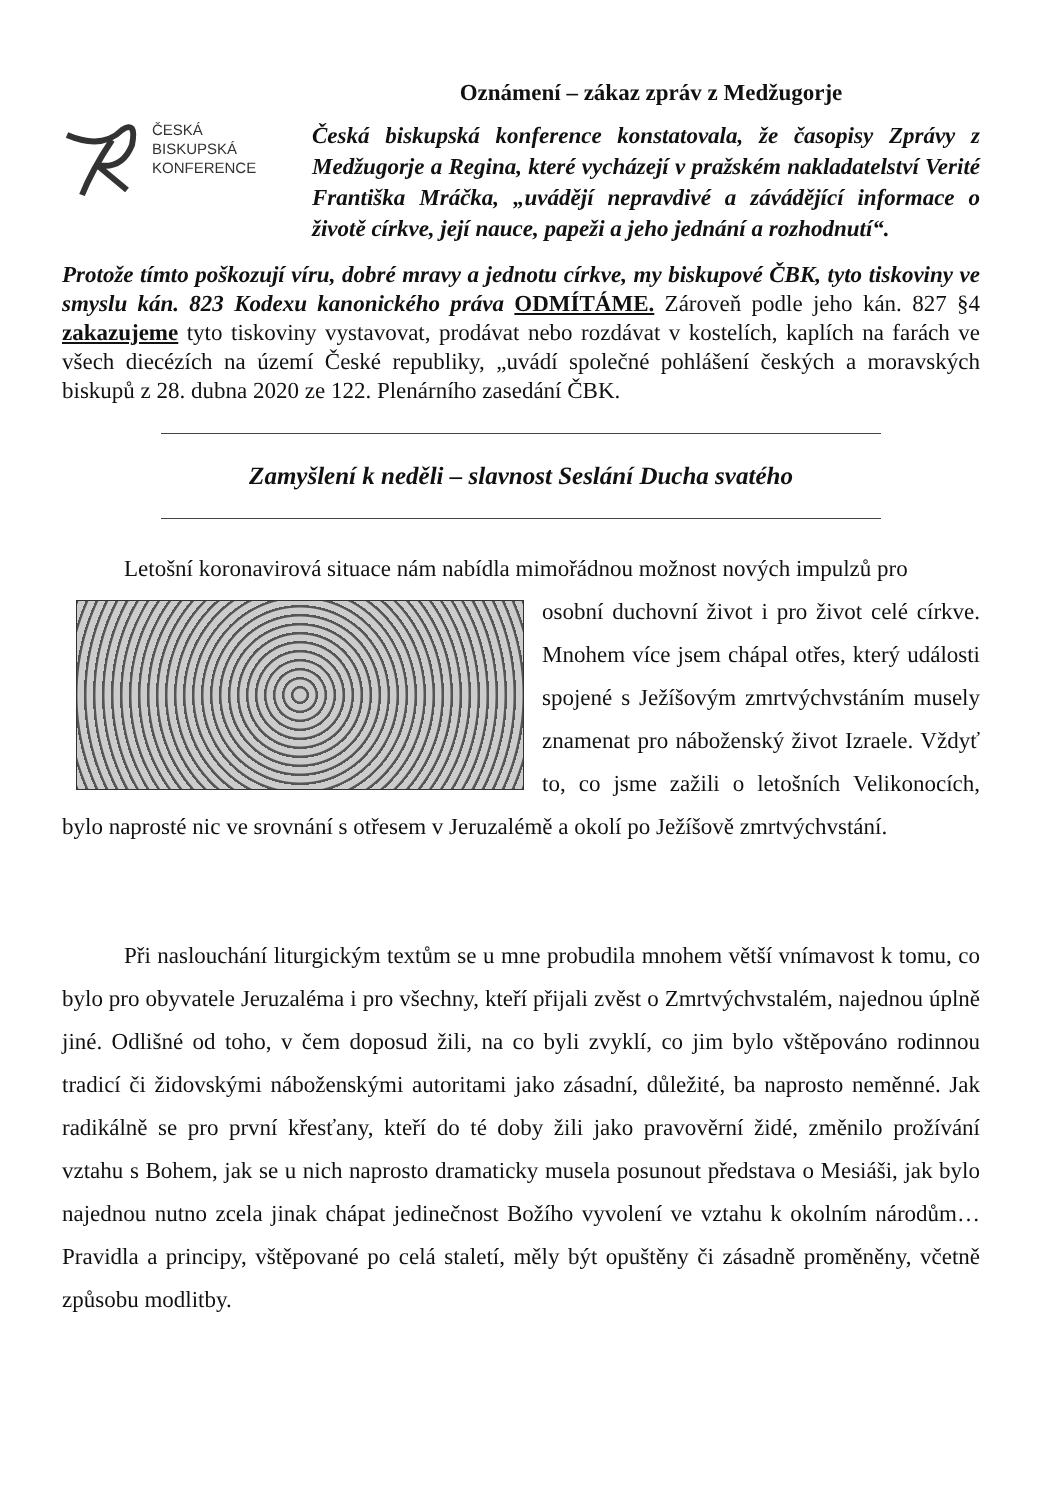Oznámení – zákaz zpráv z Medžugorje
ČESKÁ
BISKUPSKÁ
KONFERENCE
Česká biskupská konference konstatovala, že časopisy Zprávy z Medžugorje a Regina, které vycházejí v pražském nakladatelství Verité Františka Mráčka, „uvádějí nepravdivé a závádějící informace o životě církve, její nauce, papeži a jeho jednání a rozhodnutí“.
Protože tímto poškozují víru, dobré mravy a jednotu církve, my biskupové ČBK, tyto tiskoviny ve smyslu kán. 823 Kodexu kanonického práva ODMÍTÁME. Zároveň podle jeho kán. 827 §4 zakazujeme tyto tiskoviny vystavovat, prodávat nebo rozdávat v kostelích, kaplích na farách ve všech diecézích na území České republiky, „uvádí společné pohlášení českých a moravských biskupů z 28. dubna 2020 ze 122. Plenárního zasedání ČBK.
Zamyšlení k neděli – slavnost Seslání Ducha svatého
Letošní koronavirová situace nám nabídla mimořádnou možnost nových impulzů pro
osobní duchovní život i pro život celé církve. Mnohem více jsem chápal otřes, který události spojené s Ježíšovým zmrtvýchvstáním musely znamenat pro náboženský život Izraele. Vždyť to, co jsme zažili o letošních Velikonocích, bylo naprosté nic ve srovnání s otřesem v Jeruzalémě a okolí po Ježíšově zmrtvýchvstání.
Při naslouchání liturgickým textům se u mne probudila mnohem větší vnímavost k tomu, co bylo pro obyvatele Jeruzaléma i pro všechny, kteří přijali zvěst o Zmrtvýchvstalém, najednou úplně jiné. Odlišné od toho, v čem doposud žili, na co byli zvyklí, co jim bylo vštěpováno rodinnou tradicí či židovskými náboženskými autoritami jako zásadní, důležité, ba naprosto neměnné. Jak radikálně se pro první křesťany, kteří do té doby žili jako pravověrní židé, změnilo prožívání vztahu s Bohem, jak se u nich naprosto dramaticky musela posunout představa o Mesiáši, jak bylo najednou nutno zcela jinak chápat jedinečnost Božího vyvolení ve vztahu k okolním národům… Pravidla a principy, vštěpované po celá staletí, měly být opuštěny či zásadně proměněny, včetně způsobu modlitby.